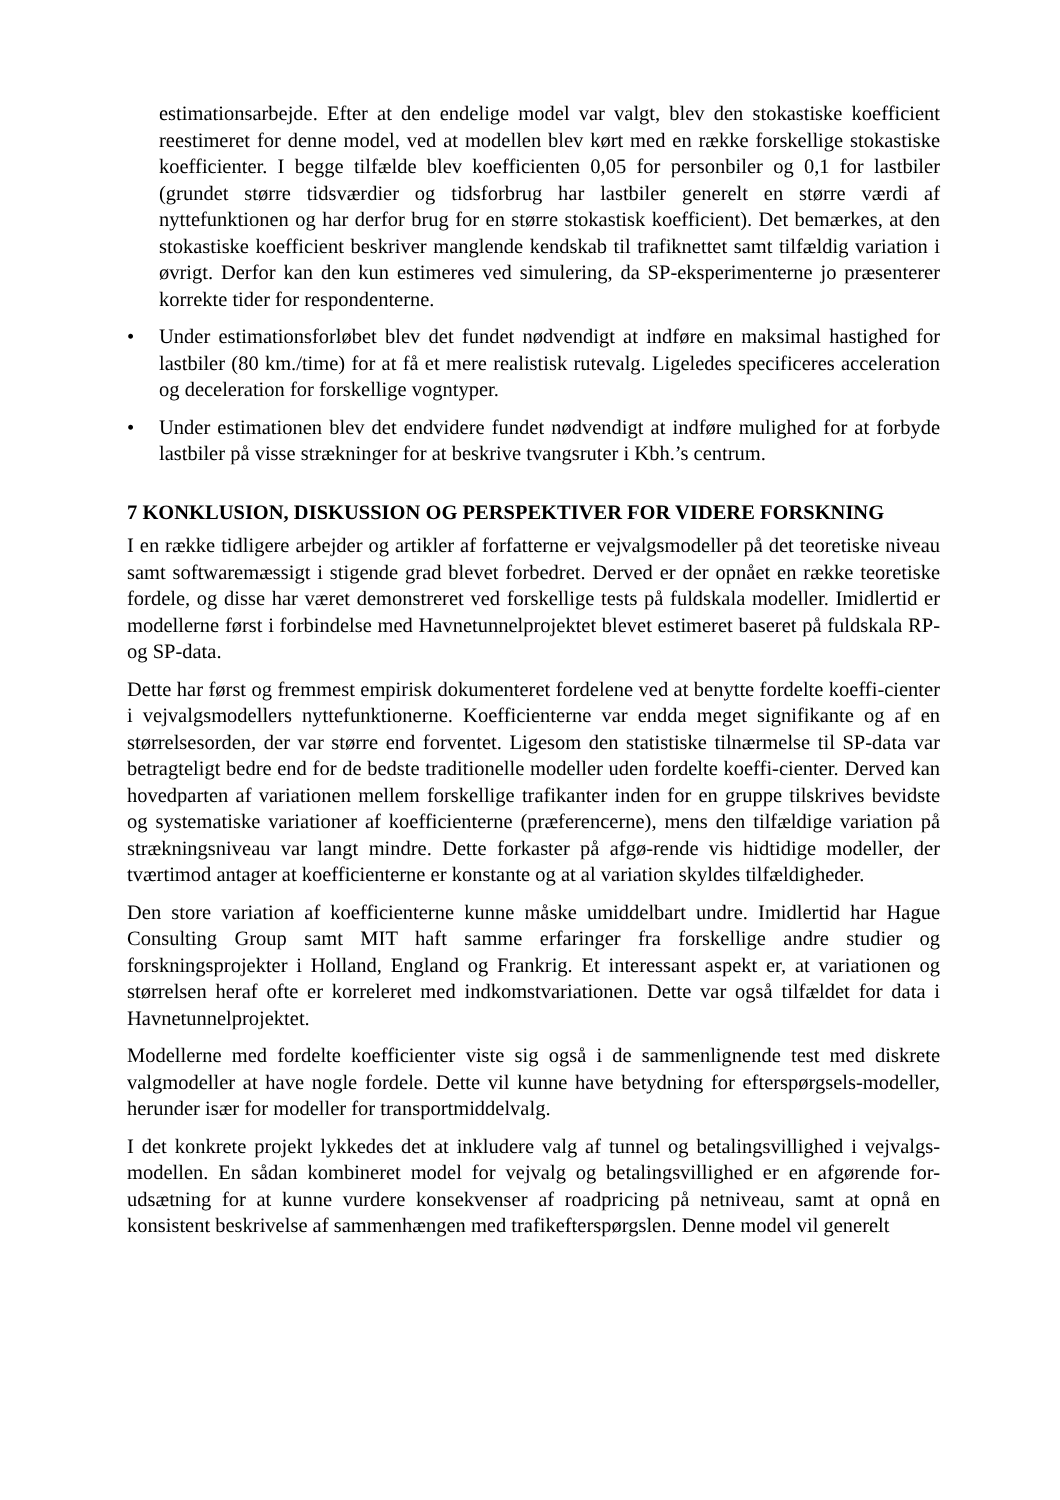estimationsarbejde. Efter at den endelige model var valgt, blev den stokastiske koefficient reestimeret for denne model, ved at modellen blev kørt med en række forskellige stokastiske koefficienter. I begge tilfælde blev koefficienten 0,05 for personbiler og 0,1 for lastbiler (grundet større tidsværdier og tidsforbrug har lastbiler generelt en større værdi af nyttefunktionen og har derfor brug for en større stokastisk koefficient). Det bemærkes, at den stokastiske koefficient beskriver manglende kendskab til trafiknettet samt tilfældig variation i øvrigt. Derfor kan den kun estimeres ved simulering, da SP-eksperimenterne jo præsenterer korrekte tider for respondenterne.
• Under estimationsforløbet blev det fundet nødvendigt at indføre en maksimal hastighed for lastbiler (80 km./time) for at få et mere realistisk rutevalg. Ligeledes specificeres acceleration og deceleration for forskellige vogntyper.
• Under estimationen blev det endvidere fundet nødvendigt at indføre mulighed for at forbyde lastbiler på visse strækninger for at beskrive tvangsruter i Kbh.’s centrum.
7 KONKLUSION, DISKUSSION OG PERSPEKTIVER FOR VIDERE FORSKNING
I en række tidligere arbejder og artikler af forfatterne er vejvalgsmodeller på det teoretiske niveau samt softwaremæssigt i stigende grad blevet forbedret. Derved er der opnået en række teoretiske fordele, og disse har været demonstreret ved forskellige tests på fuldskala modeller. Imidlertid er modellerne først i forbindelse med Havnetunnelprojektet blevet estimeret baseret på fuldskala RP- og SP-data.
Dette har først og fremmest empirisk dokumenteret fordelene ved at benytte fordelte koeffi-cienter i vejvalgsmodellers nyttefunktionerne. Koefficienterne var endda meget signifikante og af en størrelsesorden, der var større end forventet. Ligesom den statistiske tilnærmelse til SP-data var betragteligt bedre end for de bedste traditionelle modeller uden fordelte koeffi-cienter. Derved kan hovedparten af variationen mellem forskellige trafikanter inden for en gruppe tilskrives bevidste og systematiske variationer af koefficienterne (præferencerne), mens den tilfældige variation på strækningsniveau var langt mindre. Dette forkaster på afgø-rende vis hidtidige modeller, der tværtimod antager at koefficienterne er konstante og at al variation skyldes tilfældigheder.
Den store variation af koefficienterne kunne måske umiddelbart undre. Imidlertid har Hague Consulting Group samt MIT haft samme erfaringer fra forskellige andre studier og forskningsprojekter i Holland, England og Frankrig. Et interessant aspekt er, at variationen og størrelsen heraf ofte er korreleret med indkomstvariationen. Dette var også tilfældet for data i Havnetunnelprojektet.
Modellerne med fordelte koefficienter viste sig også i de sammenlignende test med diskrete valgmodeller at have nogle fordele. Dette vil kunne have betydning for efterspørgsels-modeller, herunder især for modeller for transportmiddelvalg.
I det konkrete projekt lykkedes det at inkludere valg af tunnel og betalingsvillighed i vejvalgs-modellen. En sådan kombineret model for vejvalg og betalingsvillighed er en afgørende for-udsætning for at kunne vurdere konsekvenser af roadpricing på netniveau, samt at opnå en konsistent beskrivelse af sammenhængen med trafikefterspørgslen. Denne model vil generelt